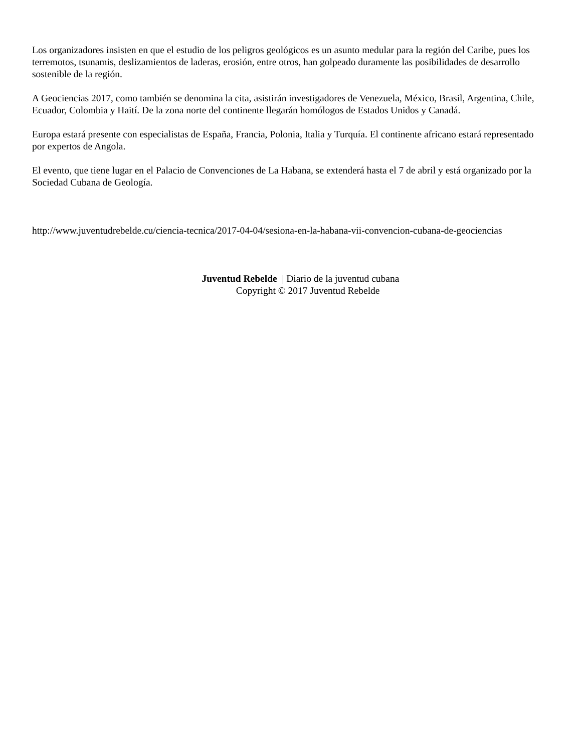Los organizadores insisten en que el estudio de los peligros geológicos es un asunto medular para la región del Caribe, pues los terremotos, tsunamis, deslizamientos de laderas, erosión, entre otros, han golpeado duramente las posibilidades de desarrollo sostenible de la región.
A Geociencias 2017, como también se denomina la cita, asistirán investigadores de Venezuela, México, Brasil, Argentina, Chile, Ecuador, Colombia y Haití. De la zona norte del continente llegarán homólogos de Estados Unidos y Canadá.
Europa estará presente con especialistas de España, Francia, Polonia, Italia y Turquía. El continente africano estará representado por expertos de Angola.
El evento, que tiene lugar en el Palacio de Convenciones de La Habana, se extenderá hasta el 7 de abril y está organizado por la Sociedad Cubana de Geología.
http://www.juventudrebelde.cu/ciencia-tecnica/2017-04-04/sesiona-en-la-habana-vii-convencion-cubana-de-geociencias
Juventud Rebelde | Diario de la juventud cubana
Copyright © 2017 Juventud Rebelde